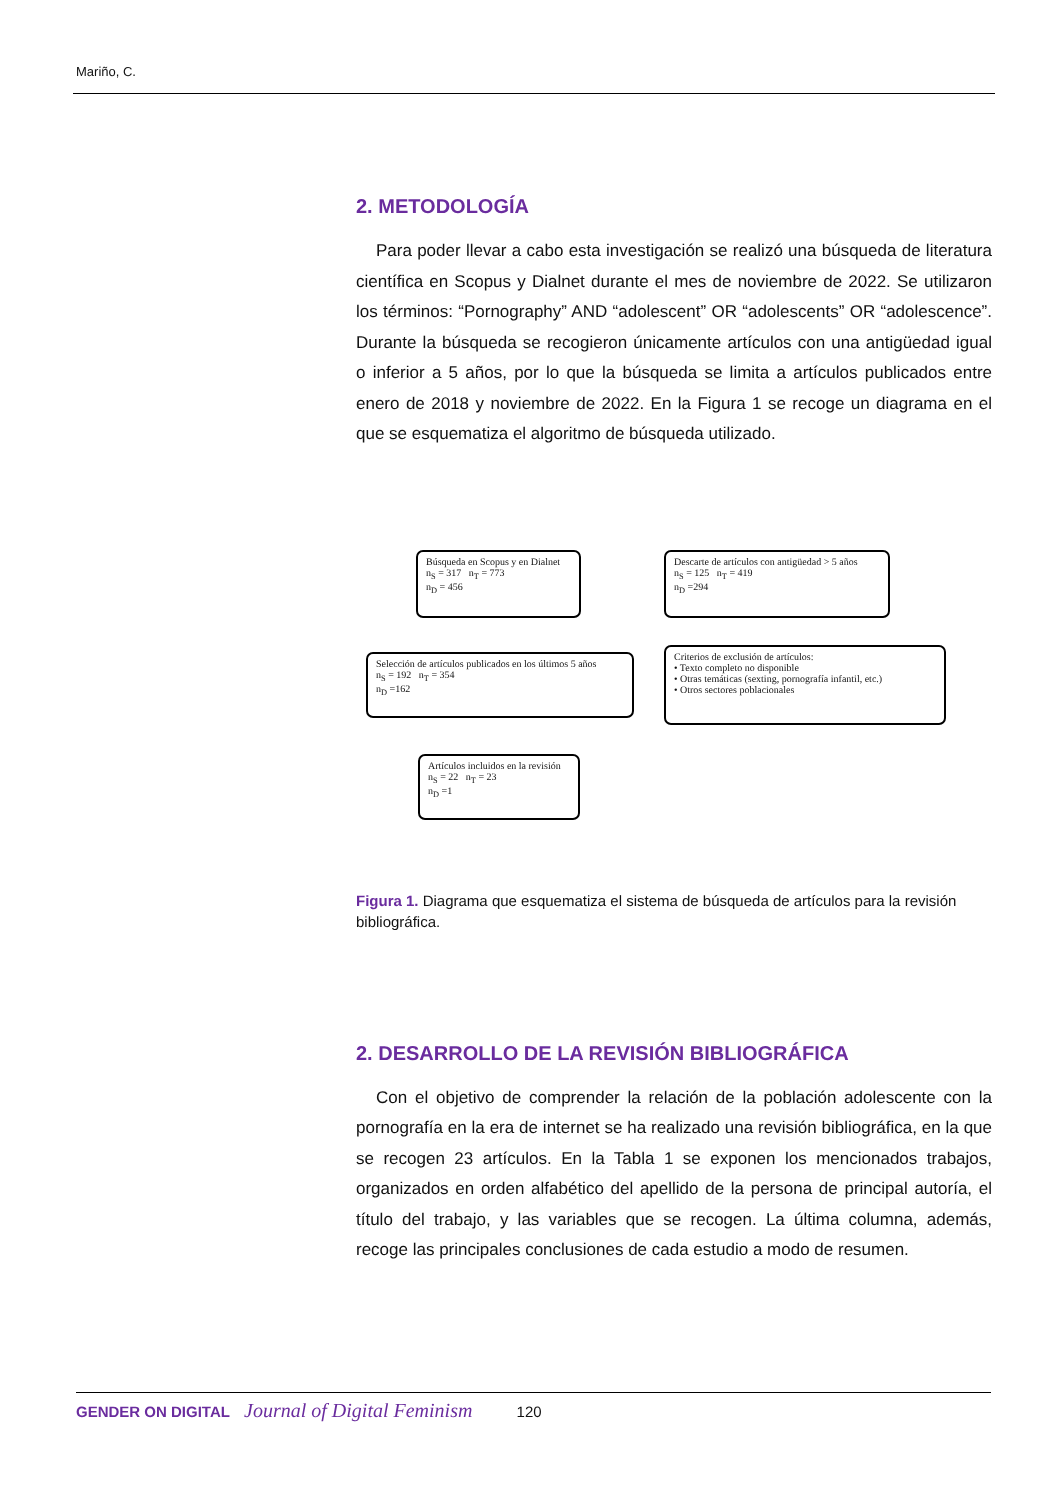Mariño, C.
2. METODOLOGÍA
Para poder llevar a cabo esta investigación se realizó una búsqueda de literatura científica en Scopus y Dialnet durante el mes de noviembre de 2022. Se utilizaron los términos: “Pornography” AND “adolescent” OR “adolescents” OR “adolescence”. Durante la búsqueda se recogieron únicamente artículos con una antigüedad igual o inferior a 5 años, por lo que la búsqueda se limita a artículos publicados entre enero de 2018 y noviembre de 2022. En la Figura 1 se recoge un diagrama en el que se esquematiza el algoritmo de búsqueda utilizado.
Búsqueda en Scopus y en Dialnet
n<sub>S</sub> = 317 n<sub>T</sub> = 773
n<sub>D</sub> = 456
Descarte de artículos con antigüedad > 5 años
n<sub>S</sub> = 125 n<sub>T</sub> = 419
n<sub>D</sub> =294
Selección de artículos publicados en los últimos 5 años
n<sub>S</sub> = 192 n<sub>T</sub> = 354
n<sub>D</sub> =162
Criterios de exclusión de artículos:
• Texto completo no disponible
• Otras temáticas (sexting, pornografía infantil, etc.)
• Otros sectores poblacionales
Artículos incluidos en la revisión
n<sub>S</sub> = 22 n<sub>T</sub> = 23
n<sub>D</sub> =1
Figura 1. Diagrama que esquematiza el sistema de búsqueda de artículos para la revisión bibliográfica.
2. DESARROLLO DE LA REVISIÓN BIBLIOGRÁFICA
Con el objetivo de comprender la relación de la población adolescente con la pornografía en la era de internet se ha realizado una revisión bibliográfica, en la que se recogen 23 artículos. En la Tabla 1 se exponen los mencionados trabajos, organizados en orden alfabético del apellido de la persona de principal autoría, el título del trabajo, y las variables que se recogen. La última columna, además, recoge las principales conclusiones de cada estudio a modo de resumen.
GENDER ON DIGITAL Journal of Digital Feminism 120